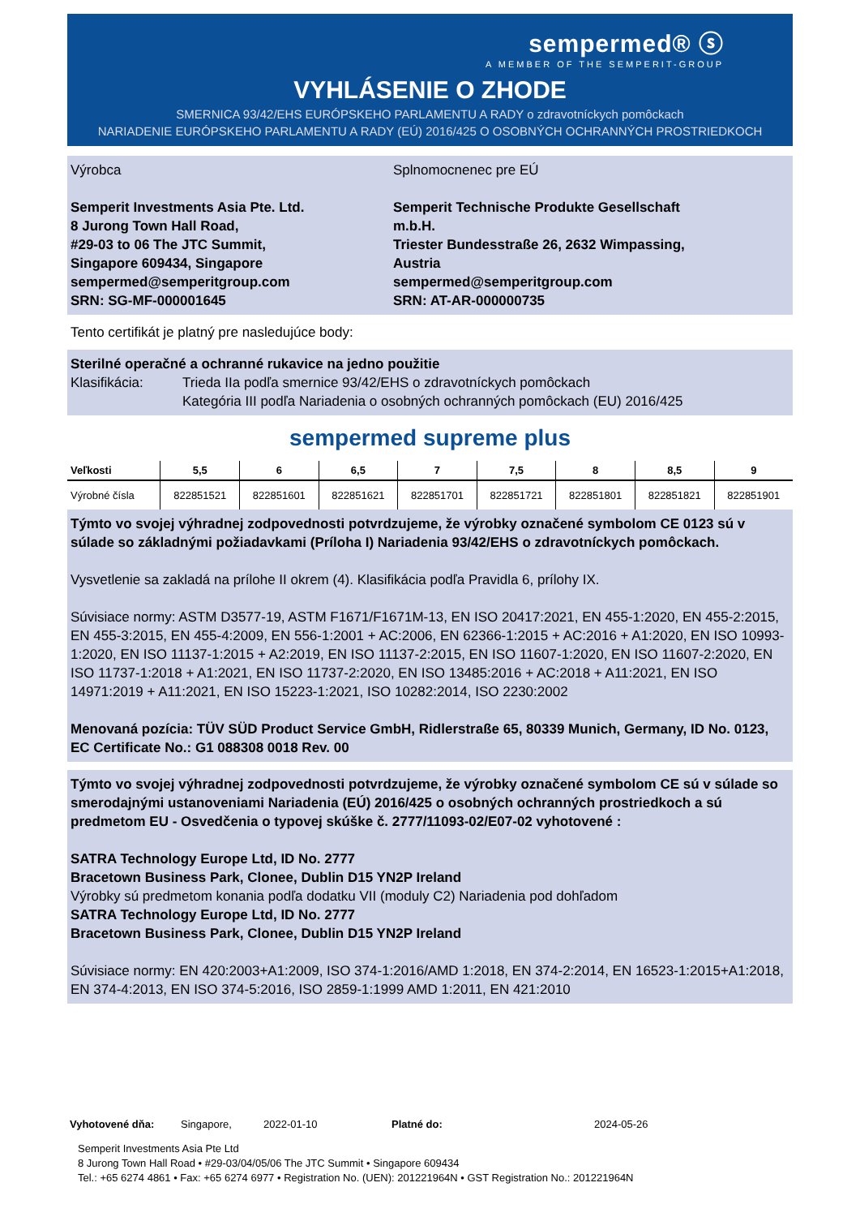sempermed® ⓢ
A MEMBER OF THE SEMPERIT-GROUP
VYHLÁSENIE O ZHODE
SMERNICA 93/42/EHS EURÓPSKEHO PARLAMENTU A RADY o zdravotníckych pomôckach
NARIADENIE EURÓPSKEHO PARLAMENTU A RADY (EÚ) 2016/425 O OSOBNÝCH OCHRANNÝCH PROSTRIEDKOCH
Výrobca
Semperit Investments Asia Pte. Ltd.
8 Jurong Town Hall Road,
#29-03 to 06 The JTC Summit,
Singapore 609434, Singapore
sempermed@semperitgroup.com
SRN: SG-MF-000001645
Splnomocnenec pre EÚ
Semperit Technische Produkte Gesellschaft m.b.H.
Triester Bundesstraße 26, 2632 Wimpassing, Austria
sempermed@semperitgroup.com
SRN: AT-AR-000000735
Tento certifikát je platný pre nasledujúce body:
Sterilné operačné a ochranné rukavice na jedno použitie
Klasifikácia: Trieda IIa podľa smernice 93/42/EHS o zdravotníckych pomôckach
Kategória III podľa Nariadenia o osobných ochranných pomôckach (EU) 2016/425
sempermed supreme plus
| Veľkosti | 5,5 | 6 | 6,5 | 7 | 7,5 | 8 | 8,5 | 9 |
| --- | --- | --- | --- | --- | --- | --- | --- | --- |
| Výrobné čísla | 822851521 | 822851601 | 822851621 | 822851701 | 822851721 | 822851801 | 822851821 | 822851901 |
Týmto vo svojej výhradnej zodpovednosti potvrdzujeme, že výrobky označené symbolom CE 0123 sú v súlade so základnými požiadavkami (Príloha I) Nariadenia 93/42/EHS o zdravotníckych pomôckach.
Vysvetlenie sa zakladá na prílohe II okrem (4). Klasifikácia podľa Pravidla 6, prílohy IX.
Súvisiace normy: ASTM D3577-19, ASTM F1671/F1671M-13, EN ISO 20417:2021, EN 455-1:2020, EN 455-2:2015, EN 455-3:2015, EN 455-4:2009, EN 556-1:2001 + AC:2006, EN 62366-1:2015 + AC:2016 + A1:2020, EN ISO 10993-1:2020, EN ISO 11137-1:2015 + A2:2019, EN ISO 11137-2:2015, EN ISO 11607-1:2020, EN ISO 11607-2:2020, EN ISO 11737-1:2018 + A1:2021, EN ISO 11737-2:2020, EN ISO 13485:2016 + AC:2018 + A11:2021, EN ISO 14971:2019 + A11:2021, EN ISO 15223-1:2021, ISO 10282:2014, ISO 2230:2002
Menovaná pozícia: TÜV SÜD Product Service GmbH, Ridlerstraße 65, 80339 Munich, Germany, ID No. 0123, EC Certificate No.: G1 088308 0018 Rev. 00
Týmto vo svojej výhradnej zodpovednosti potvrdzujeme, že výrobky označené symbolom CE sú v súlade so smerodajnými ustanoveniami Nariadenia (EÚ) 2016/425 o osobných ochranných prostriedkoch a sú predmetom EU - Osvedčenia o typovej skúške č. 2777/11093-02/E07-02 vyhotovené :
SATRA Technology Europe Ltd, ID No. 2777
Bracetown Business Park, Clonee, Dublin D15 YN2P Ireland
Výrobky sú predmetom konania podľa dodatku VII (moduly C2) Nariadenia pod dohľadom
SATRA Technology Europe Ltd, ID No. 2777
Bracetown Business Park, Clonee, Dublin D15 YN2P Ireland
Súvisiace normy: EN 420:2003+A1:2009, ISO 374-1:2016/AMD 1:2018, EN 374-2:2014, EN 16523-1:2015+A1:2018, EN 374-4:2013, EN ISO 374-5:2016, ISO 2859-1:1999 AMD 1:2011, EN 421:2010
Vyhotovené dňa: Singapore, 2022-01-10 Platné do: 2024-05-26
Semperit Investments Asia Pte Ltd
8 Jurong Town Hall Road • #29-03/04/05/06 The JTC Summit • Singapore 609434
Tel.: +65 6274 4861 • Fax: +65 6274 6977 • Registration No. (UEN): 201221964N • GST Registration No.: 201221964N